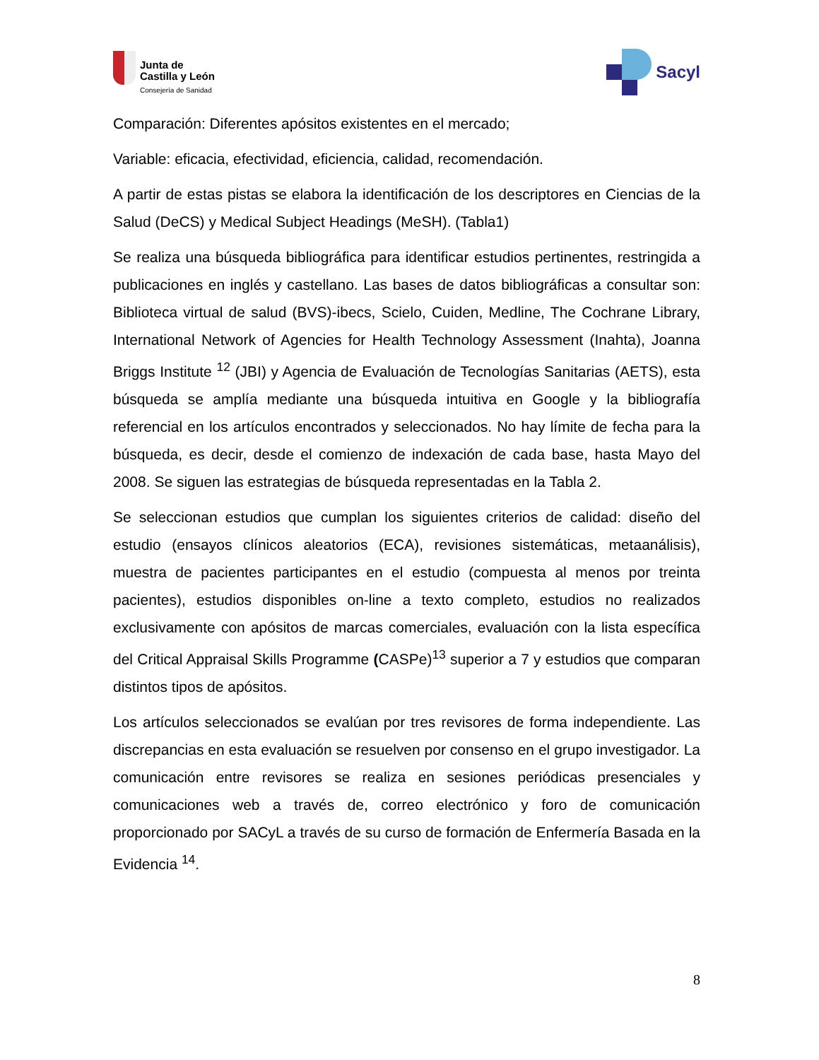Junta de
Castilla y León
Consejería de Sanidad
Sacyl
Comparación: Diferentes apósitos existentes en el mercado;
Variable: eficacia, efectividad, eficiencia, calidad, recomendación.
A partir de estas pistas se elabora la identificación de los descriptores en Ciencias de la Salud (DeCS) y Medical Subject Headings (MeSH). (Tabla1)
Se realiza una búsqueda bibliográfica para identificar estudios pertinentes, restringida a publicaciones en inglés y castellano. Las bases de datos bibliográficas a consultar son: Biblioteca virtual de salud (BVS)-ibecs, Scielo, Cuiden, Medline, The Cochrane Library, International Network of Agencies for Health Technology Assessment (Inahta), Joanna Briggs Institute <sup>12</sup> (JBI) y Agencia de Evaluación de Tecnologías Sanitarias (AETS), esta búsqueda se amplía mediante una búsqueda intuitiva en Google y la bibliografía referencial en los artículos encontrados y seleccionados. No hay límite de fecha para la búsqueda, es decir, desde el comienzo de indexación de cada base, hasta Mayo del 2008. Se siguen las estrategias de búsqueda representadas en la Tabla 2.
Se seleccionan estudios que cumplan los siguientes criterios de calidad: diseño del estudio (ensayos clínicos aleatorios (ECA), revisiones sistemáticas, metaanálisis), muestra de pacientes participantes en el estudio (compuesta al menos por treinta pacientes), estudios disponibles on-line a texto completo, estudios no realizados exclusivamente con apósitos de marcas comerciales, evaluación con la lista específica del Critical Appraisal Skills Programme (CASPe)<sup>13</sup> superior a 7 y estudios que comparan distintos tipos de apósitos.
Los artículos seleccionados se evalúan por tres revisores de forma independiente. Las discrepancias en esta evaluación se resuelven por consenso en el grupo investigador. La comunicación entre revisores se realiza en sesiones periódicas presenciales y comunicaciones web a través de, correo electrónico y foro de comunicación proporcionado por SACyL a través de su curso de formación de Enfermería Basada en la Evidencia <sup>14</sup>.
8